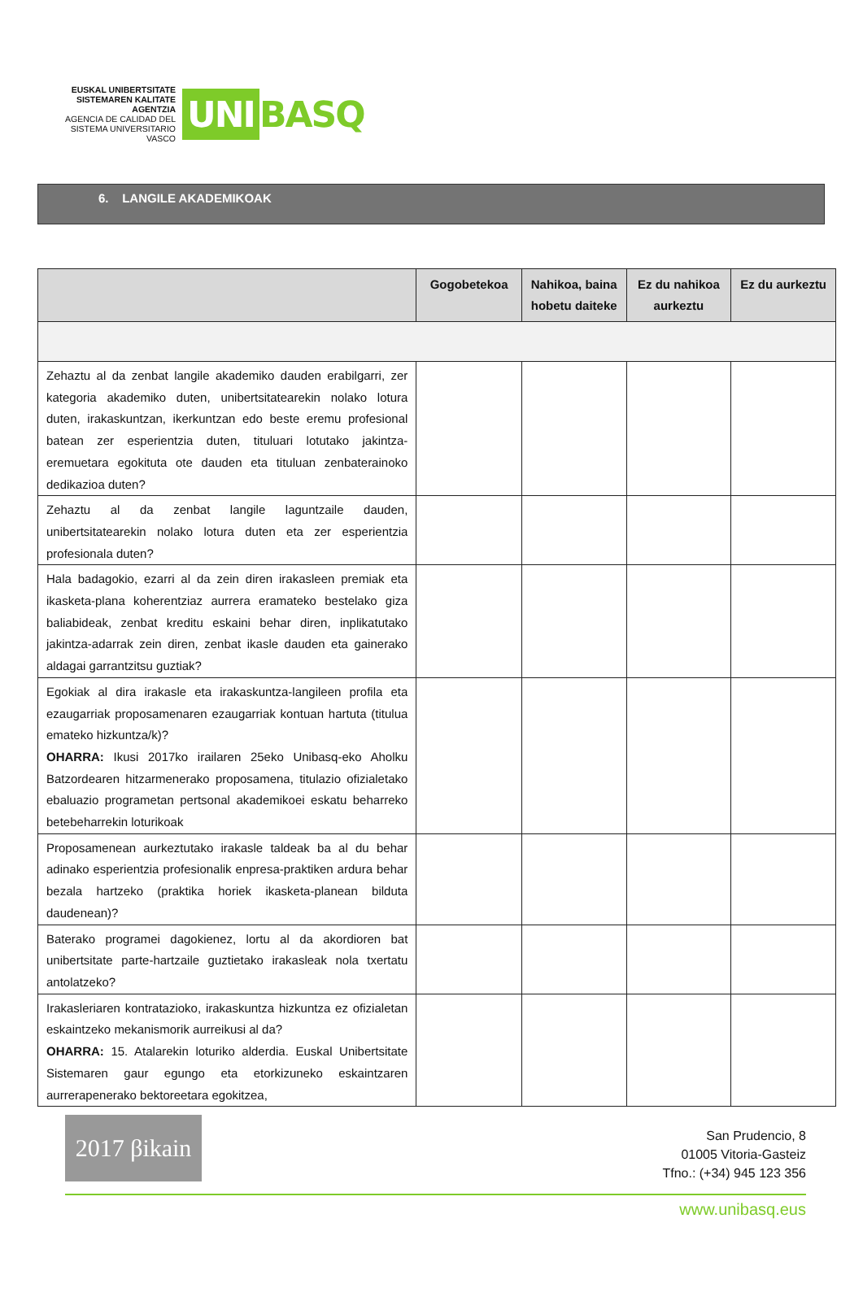EUSKAL UNIBERTSITATE SISTEMAREN KALITATE AGENTZIA
AGENCIA DE CALIDAD DEL SISTEMA UNIVERSITARIO VASCO
UNI
BASQ
6. LANGILE AKADEMIKOAK
| | Gogobetekoa | Nahikoa, baina hobetu daiteke | Ez du nahikoa aurkeztu | Ez du aurkeztu |
| --- | --- | --- | --- | --- |
| Zehaztu al da zenbat langile akademiko dauden erabilgarri, zer kategoria akademiko duten, unibertsitatearekin nolako lotura duten, irakaskuntzan, ikerkuntzan edo beste eremu profesional batean zer esperientzia duten, tituluari lotutako jakintza-eremuetara egokituta ote dauden eta tituluan zenbaterainoko dedikazioa duten? | | | | |
| Zehaztu al da zenbat langile laguntzaile dauden, unibertsitatearekin nolako lotura duten eta zer esperientzia profesionala duten? | | | | |
| Hala badagokio, ezarri al da zein diren irakasleen premiak eta ikasketa-plana koherentziaz aurrera eramateko bestelako giza baliabideak, zenbat kreditu eskaini behar diren, inplikatutako jakintza-adarrak zein diren, zenbat ikasle dauden eta gainerako aldagai garrantzitsu guztiak? | | | | |
| Egokiak al dira irakasle eta irakaskuntza-langileen profila eta ezaugarriak proposamenaren ezaugarriak kontuan hartuta (titulua emateko hizkuntza/k)? OHARRA: Ikusi 2017ko irailaren 25eko Unibasq-eko Aholku Batzordearen hitzarmenerako proposamena, titulazio ofizialetako ebaluazio programetan pertsonal akademikoei eskatu beharreko betebeharrekin loturikoak | | | | |
| Proposamenean aurkeztutako irakasle taldeak ba al du behar adinako esperientzia profesionalik enpresa-praktiken ardura behar bezala hartzeko (praktika horiek ikasketa-planean bilduta daudenean)? | | | | |
| Baterako programei dagokienez, lortu al da akordioren bat unibertsitate parte-hartzaile guztietako irakasleak nola txertatu antolatzeko? | | | | |
| Irakasleriaren kontratazioko, irakaskuntza hizkuntza ez ofizialetan eskaintzeko mekanismorik aurreikusi al da? OHARRA: 15. Atalarekin loturiko alderdia. Euskal Unibertsitate Sistemaren gaur egungo eta etorkizuneko eskaintzaren aurrerapenerako bektoreetara egokitzea, | | | | |
2017 βikain
San Prudencio, 8
01005 Vitoria-Gasteiz
Tfno.: (+34) 945 123 356
www.unibasq.eus